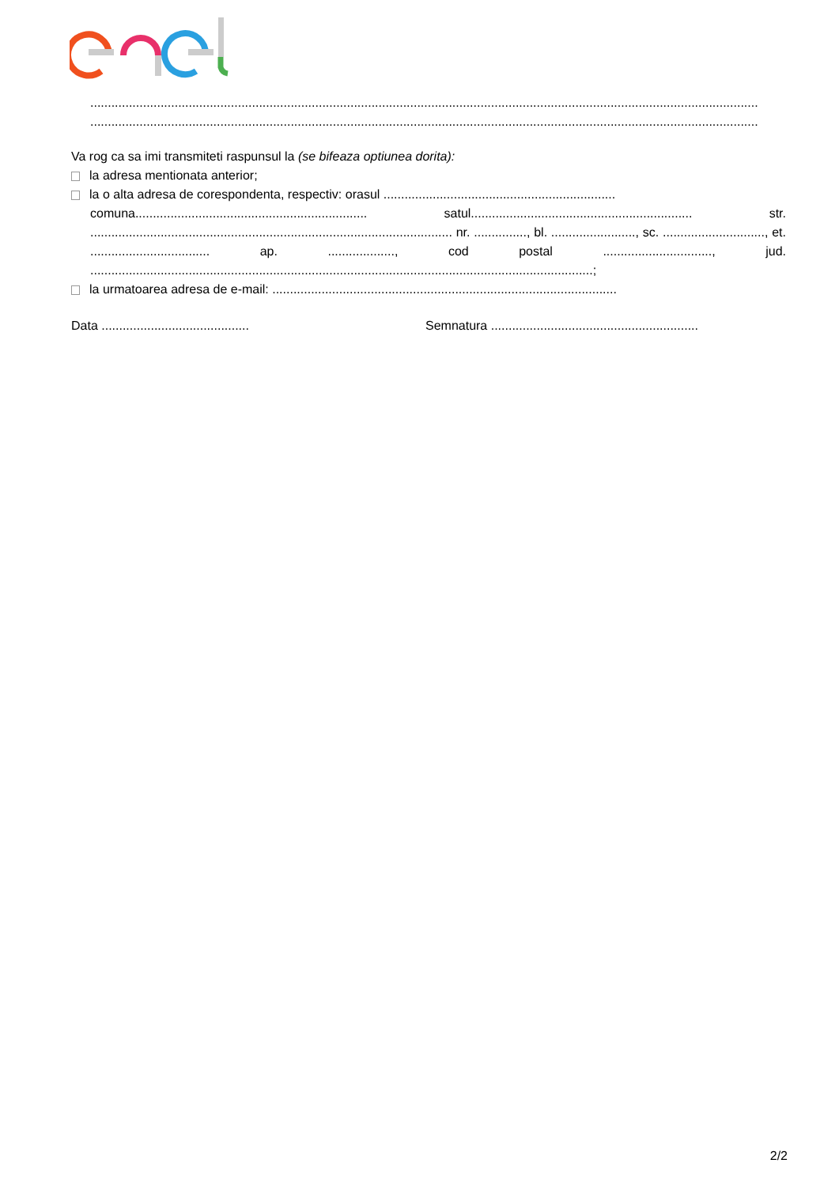..............................................................................................................................................................................................
..............................................................................................................................................................................................
Va rog ca sa imi transmiteti raspunsul la (se bifeaza optiunea dorita):
la adresa mentionata anterior;
la o alta adresa de corespondenta, respectiv: orasul ..................................................................
comuna.................................................................. satul............................................................... str. ....................................................................................................... nr. ..............., bl. ........................, sc. ............................., et. .................................. ap. ..................., cod postal ..............................., jud. ...............................................................................................................................................;
la urmatoarea adresa de e-mail: ..................................................................................................
Data .......................................... Semnatura ...........................................................
2/2